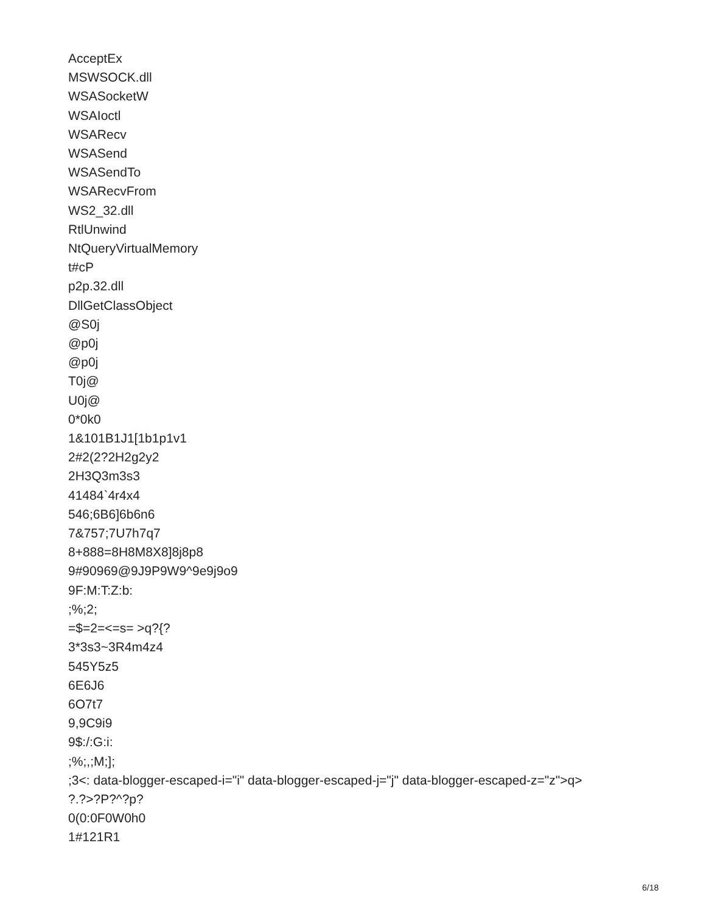AcceptEx
MSWSOCK.dll
WSASocketW
WSAIoctl
WSARecv
WSASend
WSASendTo
WSARecvFrom
WS2_32.dll
RtlUnwind
NtQueryVirtualMemory
t#cP
p2p.32.dll
DllGetClassObject
@S0j
@p0j
@p0j
T0j@
U0j@
0*0k0
1&101B1J1[1b1p1v1
2#2(2?2H2g2y2
2H3Q3m3s3
41484`4r4x4
546;6B6]6b6n6
7&757;7U7h7q7
8+888=8H8M8X8]8j8p8
9#90969@9J9P9W9^9e9j9o9
9F:M:T:Z:b:
;%;2;
=$=2=<=s= >q?{?
3*3s3~3R4m4z4
545Y5z5
6E6J6
6O7t7
9,9C9i9
9$:/:G:i:
;%;,;M;];
;3<: data-blogger-escaped-i="i" data-blogger-escaped-j="j" data-blogger-escaped-z="z">q>
?.?>?P?^?p?
0(0:0F0W0h0
1#121R1
6/18